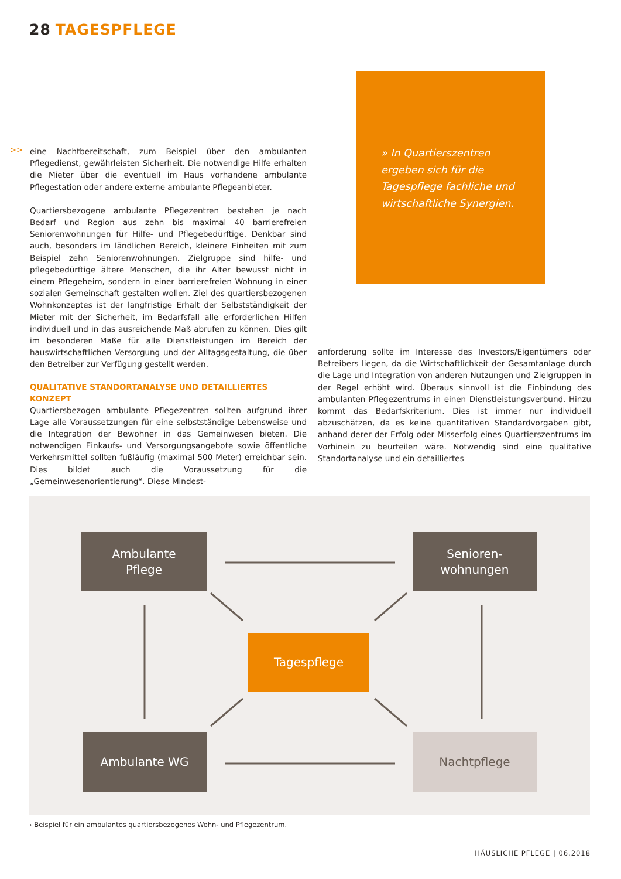28 TAGESPFLEGE
>>
eine Nachtbereitschaft, zum Beispiel über den ambulanten Pflegedienst, gewährleisten Sicherheit. Die notwendige Hilfe erhalten die Mieter über die eventuell im Haus vorhandene ambulante Pflegestation oder andere externe ambulante Pflegeanbieter.
Quartiersbezogene ambulante Pflegezentren bestehen je nach Bedarf und Region aus zehn bis maximal 40 barrierefreien Seniorenwohnungen für Hilfe- und Pflegebedürftige. Denkbar sind auch, besonders im ländlichen Bereich, kleinere Einheiten mit zum Beispiel zehn Seniorenwohnungen. Zielgruppe sind hilfe- und pflegebedürftige ältere Menschen, die ihr Alter bewusst nicht in einem Pflegeheim, sondern in einer barrierefreien Wohnung in einer sozialen Gemeinschaft gestalten wollen. Ziel des quartiersbezogenen Wohnkonzeptes ist der langfristige Erhalt der Selbstständigkeit der Mieter mit der Sicherheit, im Bedarfsfall alle erforderlichen Hilfen individuell und in das ausreichende Maß abrufen zu können. Dies gilt im besonderen Maße für alle Dienstleistungen im Bereich der hauswirtschaftlichen Versorgung und der Alltagsgestaltung, die über den Betreiber zur Verfügung gestellt werden.
QUALITATIVE STANDORTANALYSE UND DETAILLIERTES KONZEPT
Quartiersbezogen ambulante Pflegezentren sollten aufgrund ihrer Lage alle Voraussetzungen für eine selbstständige Lebensweise und die Integration der Bewohner in das Gemeinwesen bieten. Die notwendigen Einkaufs- und Versorgungsangebote sowie öffentliche Verkehrsmittel sollten fußläufig (maximal 500 Meter) erreichbar sein. Dies bildet auch die Voraussetzung für die „Gemeinwesenorientierung“. Diese Mindest-
» In Quartierszentren ergeben sich für die Tagespflege fachliche und wirtschaftliche Synergien.
anforderung sollte im Interesse des Investors/Eigentümers oder Betreibers liegen, da die Wirtschaftlichkeit der Gesamtanlage durch die Lage und Integration von anderen Nutzungen und Zielgruppen in der Regel erhöht wird. Überaus sinnvoll ist die Einbindung des ambulanten Pflegezentrums in einen Dienstleistungsverbund. Hinzu kommt das Bedarfskriterium. Dies ist immer nur individuell abzuschätzen, da es keine quantitativen Standardvorgaben gibt, anhand derer der Erfolg oder Misserfolg eines Quartierszentrums im Vorhinein zu beurteilen wäre. Notwendig sind eine qualitative Standortanalyse und ein detailliertes
Ambulante
Pflege
Senioren-
wohnungen
Tagespflege
Ambulante WG Nachtpflege
› Beispiel für ein ambulantes quartiersbezogenes Wohn- und Pflegezentrum.
HÄUSLICHE PFLEGE | 06.2018